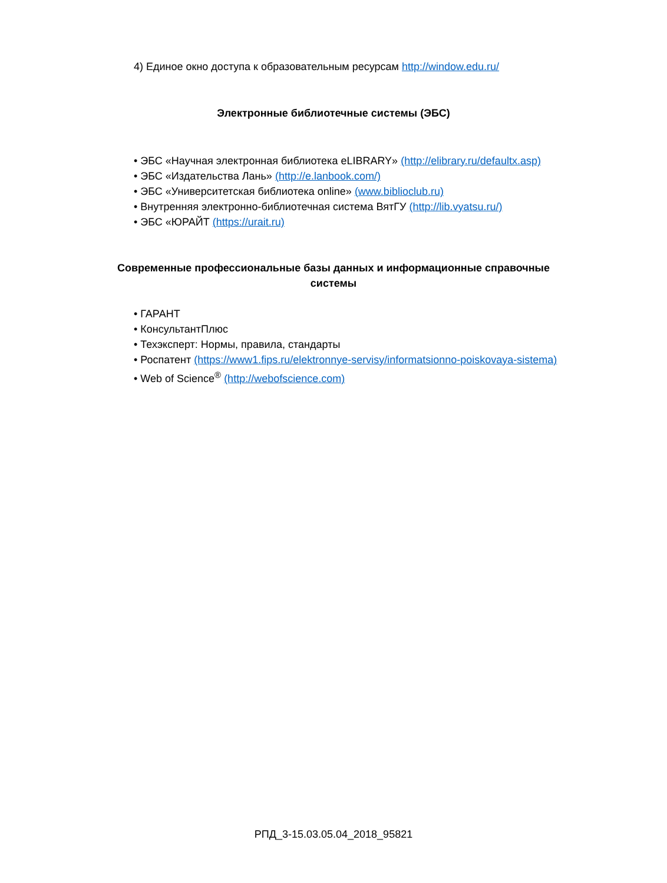4) Единое окно доступа к образовательным ресурсам http://window.edu.ru/
Электронные библиотечные системы (ЭБС)
• ЭБС «Научная электронная библиотека eLIBRARY» (http://elibrary.ru/defaultx.asp)
• ЭБС «Издательства Лань» (http://e.lanbook.com/)
• ЭБС «Университетская библиотека online» (www.biblioclub.ru)
• Внутренняя электронно-библиотечная система ВятГУ (http://lib.vyatsu.ru/)
• ЭБС «ЮРАЙТ (https://urait.ru)
Современные профессиональные базы данных и информационные справочные системы
• ГАРАНТ
• КонсультантПлюс
• Техэксперт: Нормы, правила, стандарты
• Роспатент (https://www1.fips.ru/elektronnye-servisy/informatsionno-poiskovaya-sistema)
• Web of Science<sup>®</sup> (http://webofscience.com)
РПД_3-15.03.05.04_2018_95821